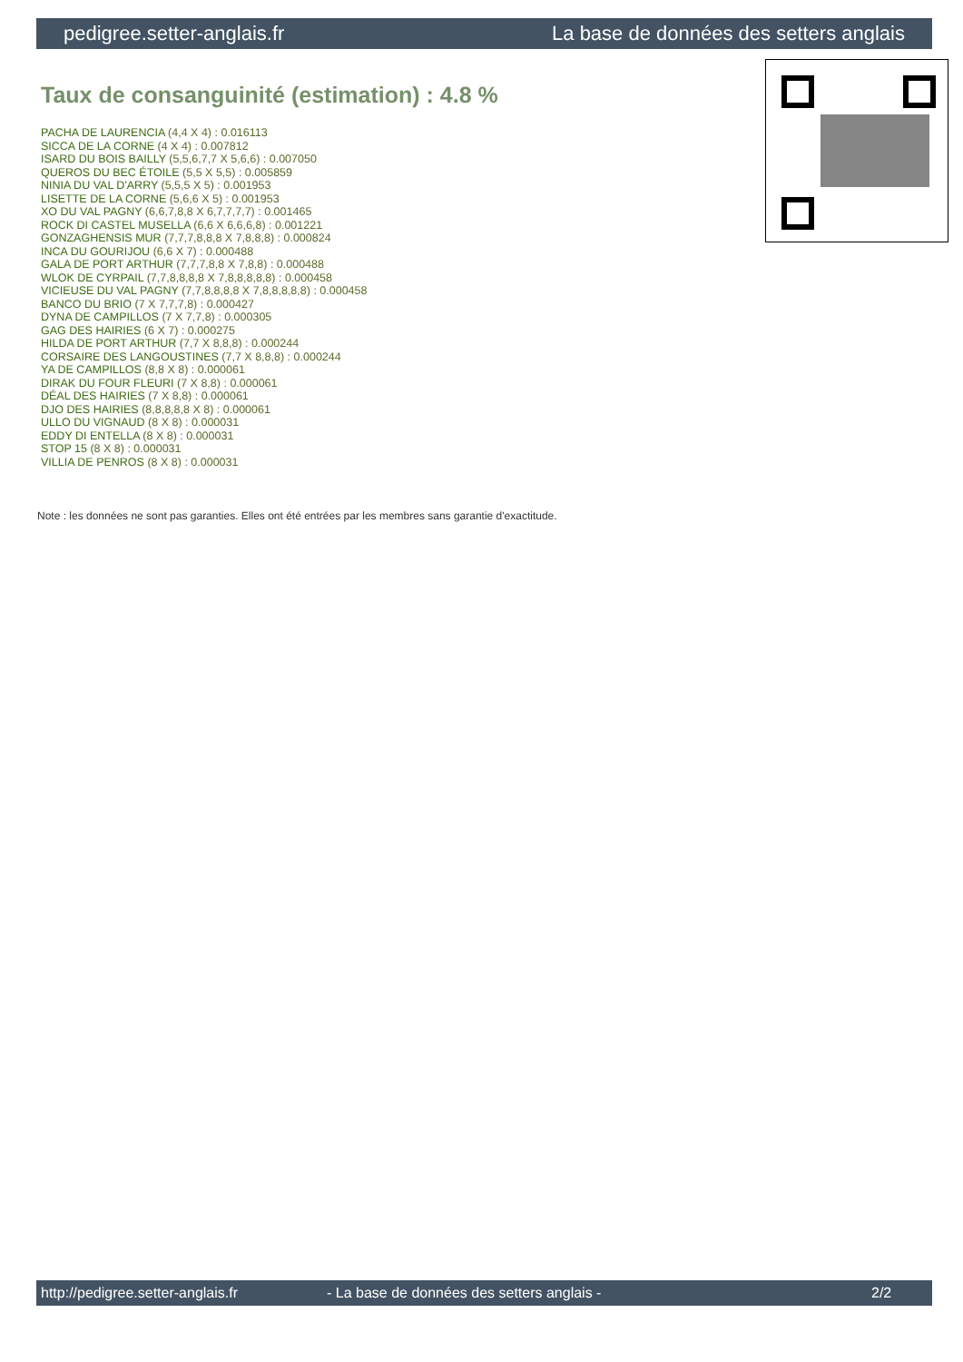pedigree.setter-anglais.fr La base de données des setters anglais
Taux de consanguinité (estimation) : 4.8 %
PACHA DE LAURENCIA (4,4 X 4) : 0.016113
SICCA DE LA CORNE (4 X 4) : 0.007812
ISARD DU BOIS BAILLY (5,5,6,7,7 X 5,6,6) : 0.007050
QUEROS DU BEC ÉTOILE (5,5 X 5,5) : 0.005859
NINIA DU VAL D'ARRY (5,5,5 X 5) : 0.001953
LISETTE DE LA CORNE (5,6,6 X 5) : 0.001953
XO DU VAL PAGNY (6,6,7,8,8 X 6,7,7,7,7) : 0.001465
ROCK DI CASTEL MUSELLA (6,6 X 6,6,6,8) : 0.001221
GONZAGHENSIS MUR (7,7,7,8,8,8 X 7,8,8,8) : 0.000824
INCA DU GOURIJOU (6,6 X 7) : 0.000488
GALA DE PORT ARTHUR (7,7,7,8,8 X 7,8,8) : 0.000488
WLOK DE CYRPAIL (7,7,8,8,8,8 X 7,8,8,8,8,8) : 0.000458
VICIEUSE DU VAL PAGNY (7,7,8,8,8,8 X 7,8,8,8,8,8) : 0.000458
BANCO DU BRIO (7 X 7,7,7,8) : 0.000427
DYNA DE CAMPILLOS (7 X 7,7,8) : 0.000305
GAG DES HAIRIES (6 X 7) : 0.000275
HILDA DE PORT ARTHUR (7,7 X 8,8,8) : 0.000244
CORSAIRE DES LANGOUSTINES (7,7 X 8,8,8) : 0.000244
YA DE CAMPILLOS (8,8 X 8) : 0.000061
DIRAK DU FOUR FLEURI (7 X 8,8) : 0.000061
DÉAL DES HAIRIES (7 X 8,8) : 0.000061
DJO DES HAIRIES (8,8,8,8,8 X 8) : 0.000061
ULLO DU VIGNAUD (8 X 8) : 0.000031
EDDY DI ENTELLA (8 X 8) : 0.000031
STOP 15 (8 X 8) : 0.000031
VILLIA DE PENROS (8 X 8) : 0.000031
Note : les données ne sont pas garanties. Elles ont été entrées par les membres sans garantie d'exactitude.
http://pedigree.setter-anglais.fr - La base de données des setters anglais - 2/2